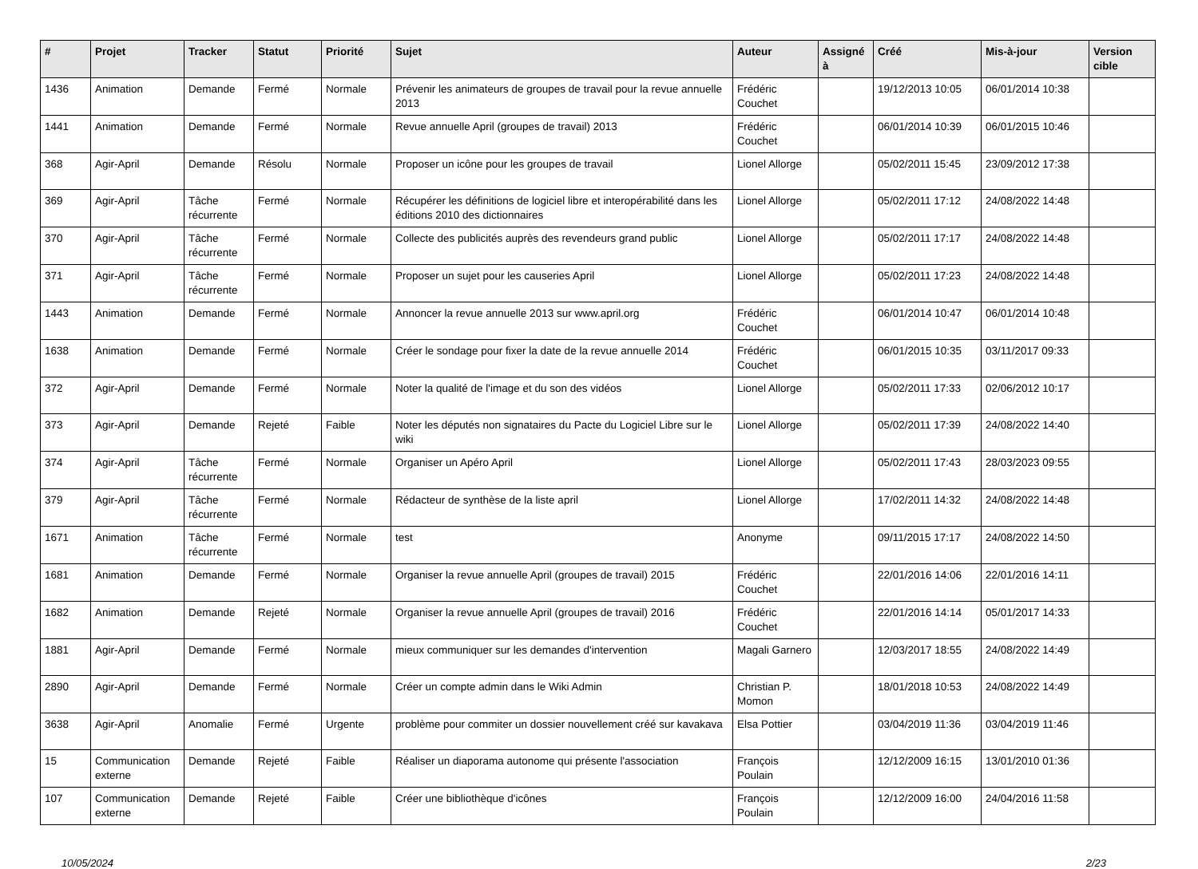| # | Projet | Tracker | Statut | Priorité | Sujet | Auteur | Assigné à | Créé | Mis-à-jour | Version cible |
| --- | --- | --- | --- | --- | --- | --- | --- | --- | --- | --- |
| 1436 | Animation | Demande | Fermé | Normale | Prévenir les animateurs de groupes de travail pour la revue annuelle 2013 | Frédéric Couchet | | 19/12/2013 10:05 | 06/01/2014 10:38 | |
| 1441 | Animation | Demande | Fermé | Normale | Revue annuelle April (groupes de travail) 2013 | Frédéric Couchet | | 06/01/2014 10:39 | 06/01/2015 10:46 | |
| 368 | Agir-April | Demande | Résolu | Normale | Proposer un icône pour les groupes de travail | Lionel Allorge | | 05/02/2011 15:45 | 23/09/2012 17:38 | |
| 369 | Agir-April | Tâche récurrente | Fermé | Normale | Récupérer les définitions de logiciel libre et interopérabilité dans les éditions 2010 des dictionnaires | Lionel Allorge | | 05/02/2011 17:12 | 24/08/2022 14:48 | |
| 370 | Agir-April | Tâche récurrente | Fermé | Normale | Collecte des publicités auprès des revendeurs grand public | Lionel Allorge | | 05/02/2011 17:17 | 24/08/2022 14:48 | |
| 371 | Agir-April | Tâche récurrente | Fermé | Normale | Proposer un sujet pour les causeries April | Lionel Allorge | | 05/02/2011 17:23 | 24/08/2022 14:48 | |
| 1443 | Animation | Demande | Fermé | Normale | Annoncer la revue annuelle 2013 sur www.april.org | Frédéric Couchet | | 06/01/2014 10:47 | 06/01/2014 10:48 | |
| 1638 | Animation | Demande | Fermé | Normale | Créer le sondage pour fixer la date de la revue annuelle 2014 | Frédéric Couchet | | 06/01/2015 10:35 | 03/11/2017 09:33 | |
| 372 | Agir-April | Demande | Fermé | Normale | Noter la qualité de l'image et du son des vidéos | Lionel Allorge | | 05/02/2011 17:33 | 02/06/2012 10:17 | |
| 373 | Agir-April | Demande | Rejeté | Faible | Noter les députés non signataires du Pacte du Logiciel Libre sur le wiki | Lionel Allorge | | 05/02/2011 17:39 | 24/08/2022 14:40 | |
| 374 | Agir-April | Tâche récurrente | Fermé | Normale | Organiser un Apéro April | Lionel Allorge | | 05/02/2011 17:43 | 28/03/2023 09:55 | |
| 379 | Agir-April | Tâche récurrente | Fermé | Normale | Rédacteur de synthèse de la liste april | Lionel Allorge | | 17/02/2011 14:32 | 24/08/2022 14:48 | |
| 1671 | Animation | Tâche récurrente | Fermé | Normale | test | Anonyme | | 09/11/2015 17:17 | 24/08/2022 14:50 | |
| 1681 | Animation | Demande | Fermé | Normale | Organiser la revue annuelle April (groupes de travail) 2015 | Frédéric Couchet | | 22/01/2016 14:06 | 22/01/2016 14:11 | |
| 1682 | Animation | Demande | Rejeté | Normale | Organiser la revue annuelle April (groupes de travail) 2016 | Frédéric Couchet | | 22/01/2016 14:14 | 05/01/2017 14:33 | |
| 1881 | Agir-April | Demande | Fermé | Normale | mieux communiquer sur les demandes d'intervention | Magali Garnero | | 12/03/2017 18:55 | 24/08/2022 14:49 | |
| 2890 | Agir-April | Demande | Fermé | Normale | Créer un compte admin dans le Wiki Admin | Christian P. Momon | | 18/01/2018 10:53 | 24/08/2022 14:49 | |
| 3638 | Agir-April | Anomalie | Fermé | Urgente | problème pour commiter un dossier nouvellement créé sur kavakava | Elsa Pottier | | 03/04/2019 11:36 | 03/04/2019 11:46 | |
| 15 | Communication externe | Demande | Rejeté | Faible | Réaliser un diaporama autonome qui présente l'association | François Poulain | | 12/12/2009 16:15 | 13/01/2010 01:36 | |
| 107 | Communication externe | Demande | Rejeté | Faible | Créer une bibliothèque d'icônes | François Poulain | | 12/12/2009 16:00 | 24/04/2016 11:58 | |
10/05/2024 2/23